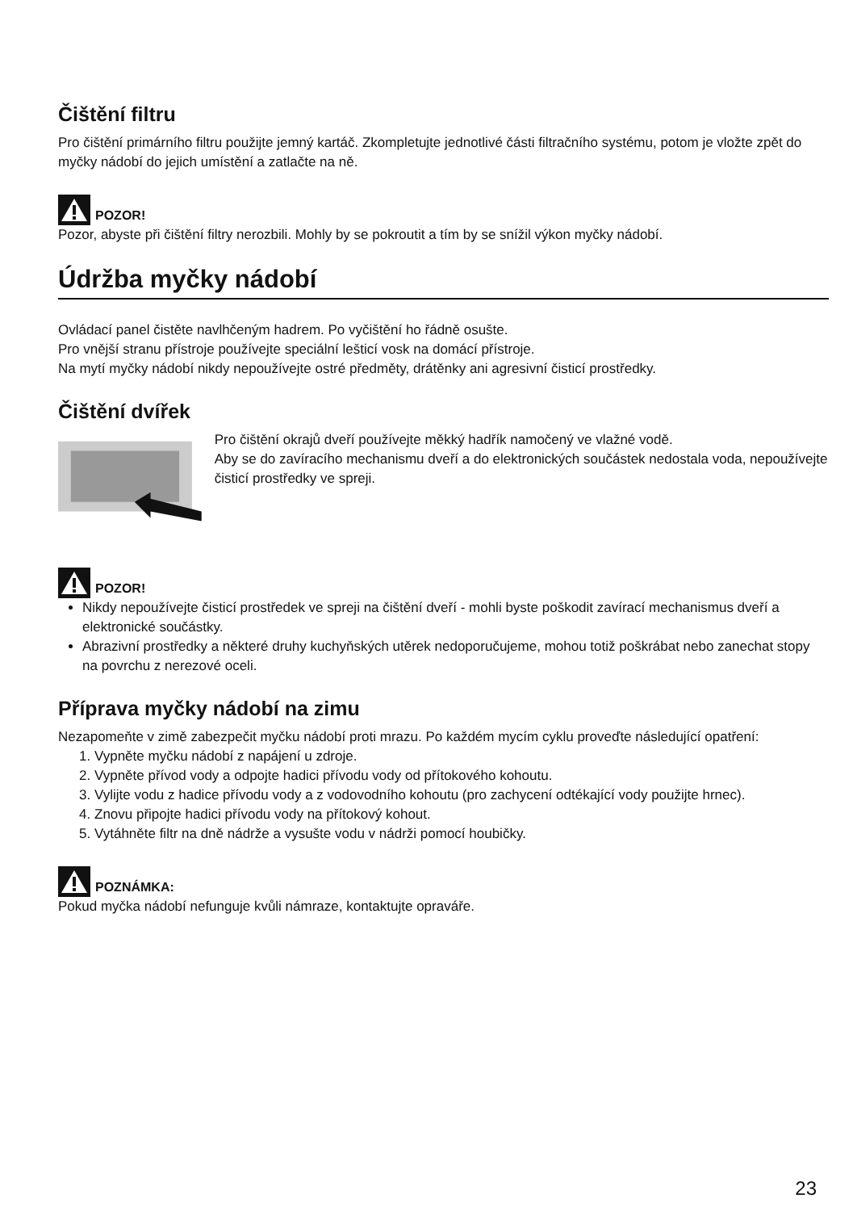Čištění filtru
Pro čištění primárního filtru použijte jemný kartáč. Zkompletujte jednotlivé části filtračního systému, potom je vložte zpět do myčky nádobí do jejich umístění a zatlačte na ně.
POZOR!
Pozor, abyste při čištění filtry nerozbili. Mohly by se pokroutit a tím by se snížil výkon myčky nádobí.
Údržba myčky nádobí
Ovládací panel čistěte navlhčeným hadrem. Po vyčištění ho řádně osušte.
Pro vnější stranu přístroje používejte speciální lešticí vosk na domácí přístroje.
Na mytí myčky nádobí nikdy nepoužívejte ostré předměty, drátěnky ani agresivní čisticí prostředky.
Čištění dvířek
Pro čištění okrajů dveří používejte měkký hadřík namočený ve vlažné vodě.
Aby se do zavíracího mechanismu dveří a do elektronických součástek nedostala voda, nepoužívejte čisticí prostředky ve spreji.
POZOR!
Nikdy nepoužívejte čisticí prostředek ve spreji na čištění dveří - mohli byste poškodit zavírací mechanismus dveří a elektronické součástky.
Abrazivní prostředky a některé druhy kuchyňských utěrek nedoporučujeme, mohou totiž poškrábat nebo zanechat stopy na povrchu z nerezové oceli.
Příprava myčky nádobí na zimu
Nezapomeňte v zimě zabezpečit myčku nádobí proti mrazu. Po každém mycím cyklu proveďte následující opatření:
1. Vypněte myčku nádobí z napájení u zdroje.
2. Vypněte přívod vody a odpojte hadici přívodu vody od přítokového kohoutu.
3. Vylijte vodu z hadice přívodu vody a z vodovodního kohoutu (pro zachycení odtékající vody použijte hrnec).
4. Znovu připojte hadici přívodu vody na přítokový kohout.
5. Vytáhněte filtr na dně nádrže a vysušte vodu v nádrži pomocí houbičky.
POZNÁMKA:
Pokud myčka nádobí nefunguje kvůli námraze, kontaktujte opraváře.
23